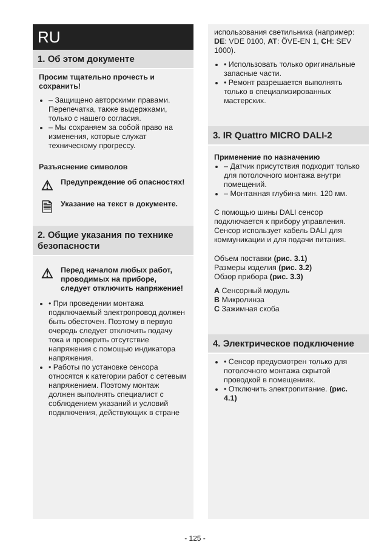RU
1. Об этом документе
Просим тщательно прочесть и сохранить!
– Защищено авторскими правами. Перепечатка, также выдержками, только с нашего согласия.
– Мы сохраняем за собой право на изменения, которые служат техническому прогрессу.
Разъяснение символов
⚠
Предупреждение об опасностях!
🗎
Указание на текст в документе.
2. Общие указания по технике безопасности
⚠
Перед началом любых работ, проводимых на приборе, следует отключить напряжение!
• При проведении монтажа подключаемый электропровод должен быть обесточен. Поэтому в первую очередь следует отключить подачу тока и проверить отсутствие напряжения с помощью индикатора напряжения.
• Работы по установке сенсора относятся к категории работ с сетевым напряжением. Поэтому монтаж должен выполнять специалист с соблюдением указаний и условий подключения, действующих в стране
использования светильника (например: DE: VDE 0100, AT: ÖVE-EN 1, CH: SEV 1000).
• Использовать только оригинальные запасные части.
• Ремонт разрешается выполнять только в специализированных мастерских.
3. IR Quattro MICRO DALI-2
Применение по назначению
– Датчик присутствия подходит только для потолочного монтажа внутри помещений.
– Монтажная глубина мин. 120 мм.
С помощью шины DALI сенсор подключается к прибору управления. Сенсор использует кабель DALI для коммуникации и для подачи питания.
Объем поставки (рис. 3.1)
Размеры изделия (рис. 3.2)
Обзор прибора (рис. 3.3)
A Сенсорный модуль
B Микролинза
C Зажимная скоба
4. Электрическое подключение
• Сенсор предусмотрен только для потолочного монтажа скрытой проводкой в помещениях.
• Отключить электропитание. (рис. 4.1)
- 125 -